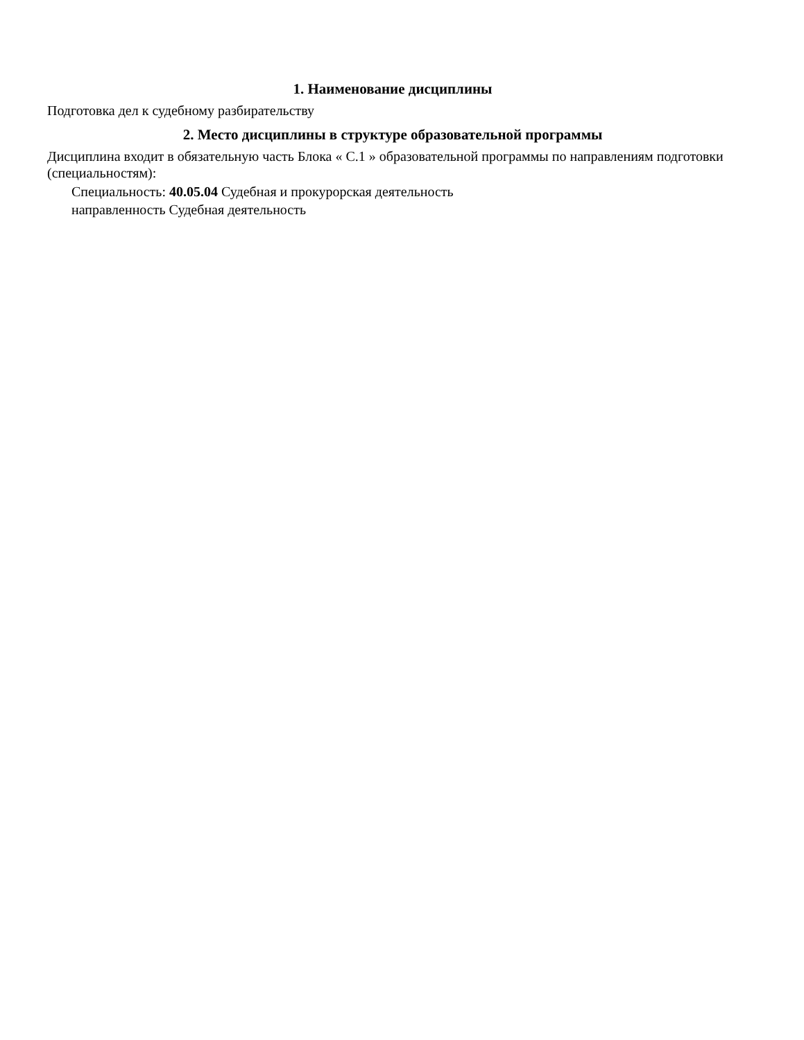1. Наименование дисциплины
Подготовка дел к судебному разбирательству
2. Место дисциплины в структуре образовательной программы
Дисциплина входит в обязательную часть Блока « С.1 » образовательной программы по направлениям подготовки (специальностям):
Специальность: 40.05.04 Судебная и прокурорская деятельность
направленность Судебная деятельность